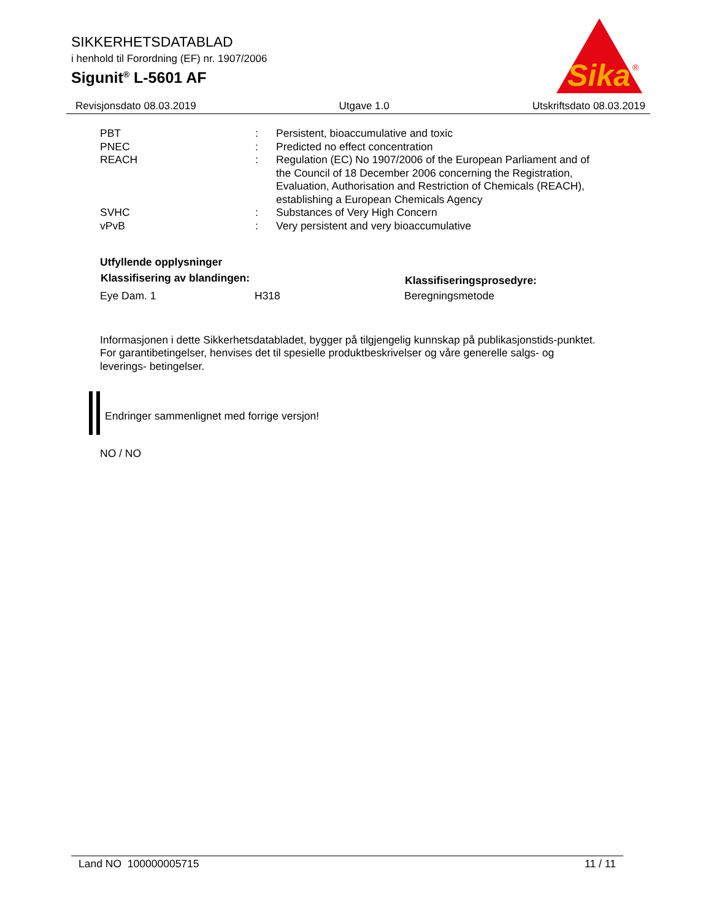SIKKERHETSDATABLAD
i henhold til Forordning (EF) nr. 1907/2006
Sigunit<sup>®</sup> L-5601 AF
Sika
®
Revisjonsdato 08.03.2019 Utgave 1.0 Utskriftsdato 08.03.2019
| PBT | : | Persistent, bioaccumulative and toxic |
| PNEC | : | Predicted no effect concentration |
| REACH | : | Regulation (EC) No 1907/2006 of the European Parliament and of the Council of 18 December 2006 concerning the Registration, Evaluation, Authorisation and Restriction of Chemicals (REACH), establishing a European Chemicals Agency |
| SVHC | : | Substances of Very High Concern |
| vPvB | : | Very persistent and very bioaccumulative |
Utfyllende opplysninger
| Klassifisering av blandingen: | | Klassifiseringsprosedyre: |
| --- | --- | --- |
| Eye Dam. 1 | H318 | Beregningsmetode |
Informasjonen i dette Sikkerhetsdatabladet, bygger på tilgjengelig kunnskap på publikasjonstids-punktet. For garantibetingelser, henvises det til spesielle produktbeskrivelser og våre generelle salgs- og leverings- betingelser.
Endringer sammenlignet med forrige versjon!
NO / NO
Land NO 100000005715 11 / 11